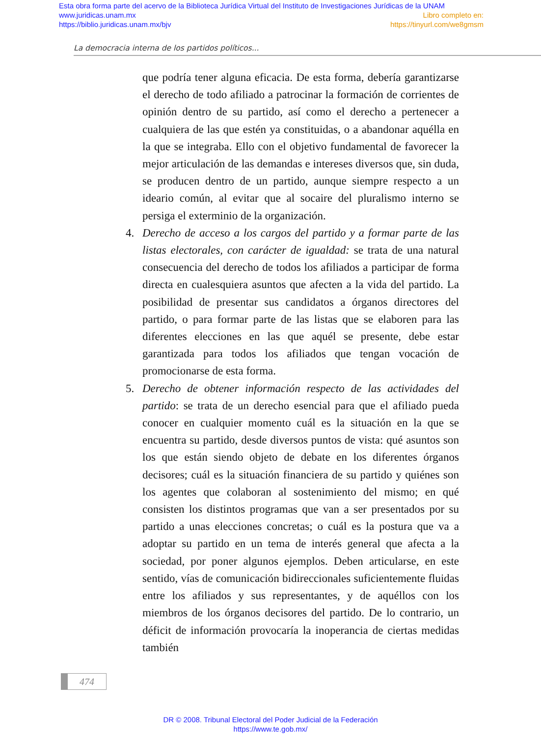Esta obra forma parte del acervo de la Biblioteca Jurídica Virtual del Instituto de Investigaciones Jurídicas de la UNAM
www.juridicas.unam.mx Libro completo en:
https://biblio.juridicas.unam.mx/bjv https://tinyurl.com/we8gmsm
La democracia interna de los partidos políticos...
que podría tener alguna eficacia. De esta forma, debería garantizarse el derecho de todo afiliado a patrocinar la formación de corrientes de opinión dentro de su partido, así como el derecho a pertenecer a cualquiera de las que estén ya constituidas, o a abandonar aquélla en la que se integraba. Ello con el objetivo fundamental de favorecer la mejor articulación de las demandas e intereses diversos que, sin duda, se producen dentro de un partido, aunque siempre respecto a un ideario común, al evitar que al socaire del pluralismo interno se persiga el exterminio de la organización.
4. Derecho de acceso a los cargos del partido y a formar parte de las listas electorales, con carácter de igualdad: se trata de una natural consecuencia del derecho de todos los afiliados a participar de forma directa en cualesquiera asuntos que afecten a la vida del partido. La posibilidad de presentar sus candidatos a órganos directores del partido, o para formar parte de las listas que se elaboren para las diferentes elecciones en las que aquél se presente, debe estar garantizada para todos los afiliados que tengan vocación de promocionarse de esta forma.
5. Derecho de obtener información respecto de las actividades del partido: se trata de un derecho esencial para que el afiliado pueda conocer en cualquier momento cuál es la situación en la que se encuentra su partido, desde diversos puntos de vista: qué asuntos son los que están siendo objeto de debate en los diferentes órganos decisores; cuál es la situación financiera de su partido y quiénes son los agentes que colaboran al sostenimiento del mismo; en qué consisten los distintos programas que van a ser presentados por su partido a unas elecciones concretas; o cuál es la postura que va a adoptar su partido en un tema de interés general que afecta a la sociedad, por poner algunos ejemplos. Deben articularse, en este sentido, vías de comunicación bidireccionales suficientemente fluidas entre los afiliados y sus representantes, y de aquéllos con los miembros de los órganos decisores del partido. De lo contrario, un déficit de información provocaría la inoperancia de ciertas medidas también
474
DR © 2008. Tribunal Electoral del Poder Judicial de la Federación
https://www.te.gob.mx/